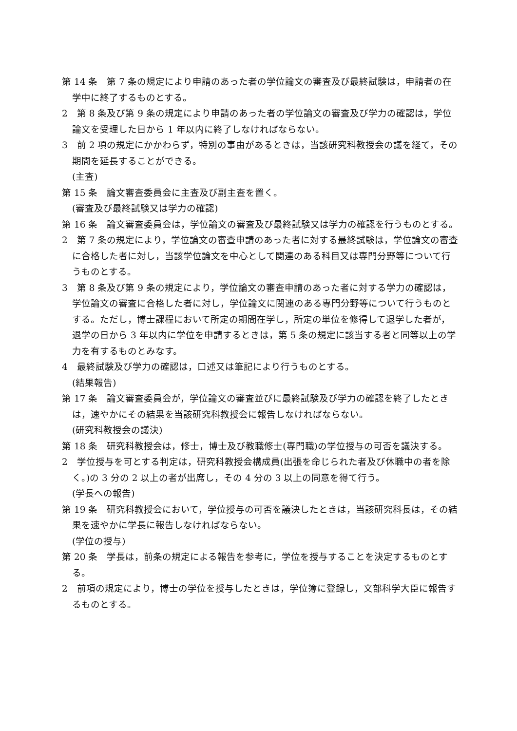第 14 条　第 7 条の規定により申請のあった者の学位論文の審査及び最終試験は，申請者の在学中に終了するものとする。
2　第 8 条及び第 9 条の規定により申請のあった者の学位論文の審査及び学力の確認は，学位論文を受理した日から 1 年以内に終了しなければならない。
3　前 2 項の規定にかかわらず，特別の事由があるときは，当該研究科教授会の議を経て，その期間を延長することができる。
(主査)
第 15 条　論文審査委員会に主査及び副主査を置く。
(審査及び最終試験又は学力の確認)
第 16 条　論文審査委員会は，学位論文の審査及び最終試験又は学力の確認を行うものとする。
2　第 7 条の規定により，学位論文の審査申請のあった者に対する最終試験は，学位論文の審査に合格した者に対し，当該学位論文を中心として関連のある科目又は専門分野等について行うものとする。
3　第 8 条及び第 9 条の規定により，学位論文の審査申請のあった者に対する学力の確認は，学位論文の審査に合格した者に対し，学位論文に関連のある専門分野等について行うものとする。ただし，博士課程において所定の期間在学し，所定の単位を修得して退学した者が，退学の日から 3 年以内に学位を申請するときは，第 5 条の規定に該当する者と同等以上の学力を有するものとみなす。
4　最終試験及び学力の確認は，口述又は筆記により行うものとする。
(結果報告)
第 17 条　論文審査委員会が，学位論文の審査並びに最終試験及び学力の確認を終了したときは，速やかにその結果を当該研究科教授会に報告しなければならない。
(研究科教授会の議決)
第 18 条　研究科教授会は，修士，博士及び教職修士(専門職)の学位授与の可否を議決する。
2　学位授与を可とする判定は，研究科教授会構成員(出張を命じられた者及び休職中の者を除く。)の 3 分の 2 以上の者が出席し，その 4 分の 3 以上の同意を得て行う。
(学長への報告)
第 19 条　研究科教授会において，学位授与の可否を議決したときは，当該研究科長は，その結果を速やかに学長に報告しなければならない。
(学位の授与)
第 20 条　学長は，前条の規定による報告を参考に，学位を授与することを決定するものとする。
2　前項の規定により，博士の学位を授与したときは，学位簿に登録し，文部科学大臣に報告するものとする。